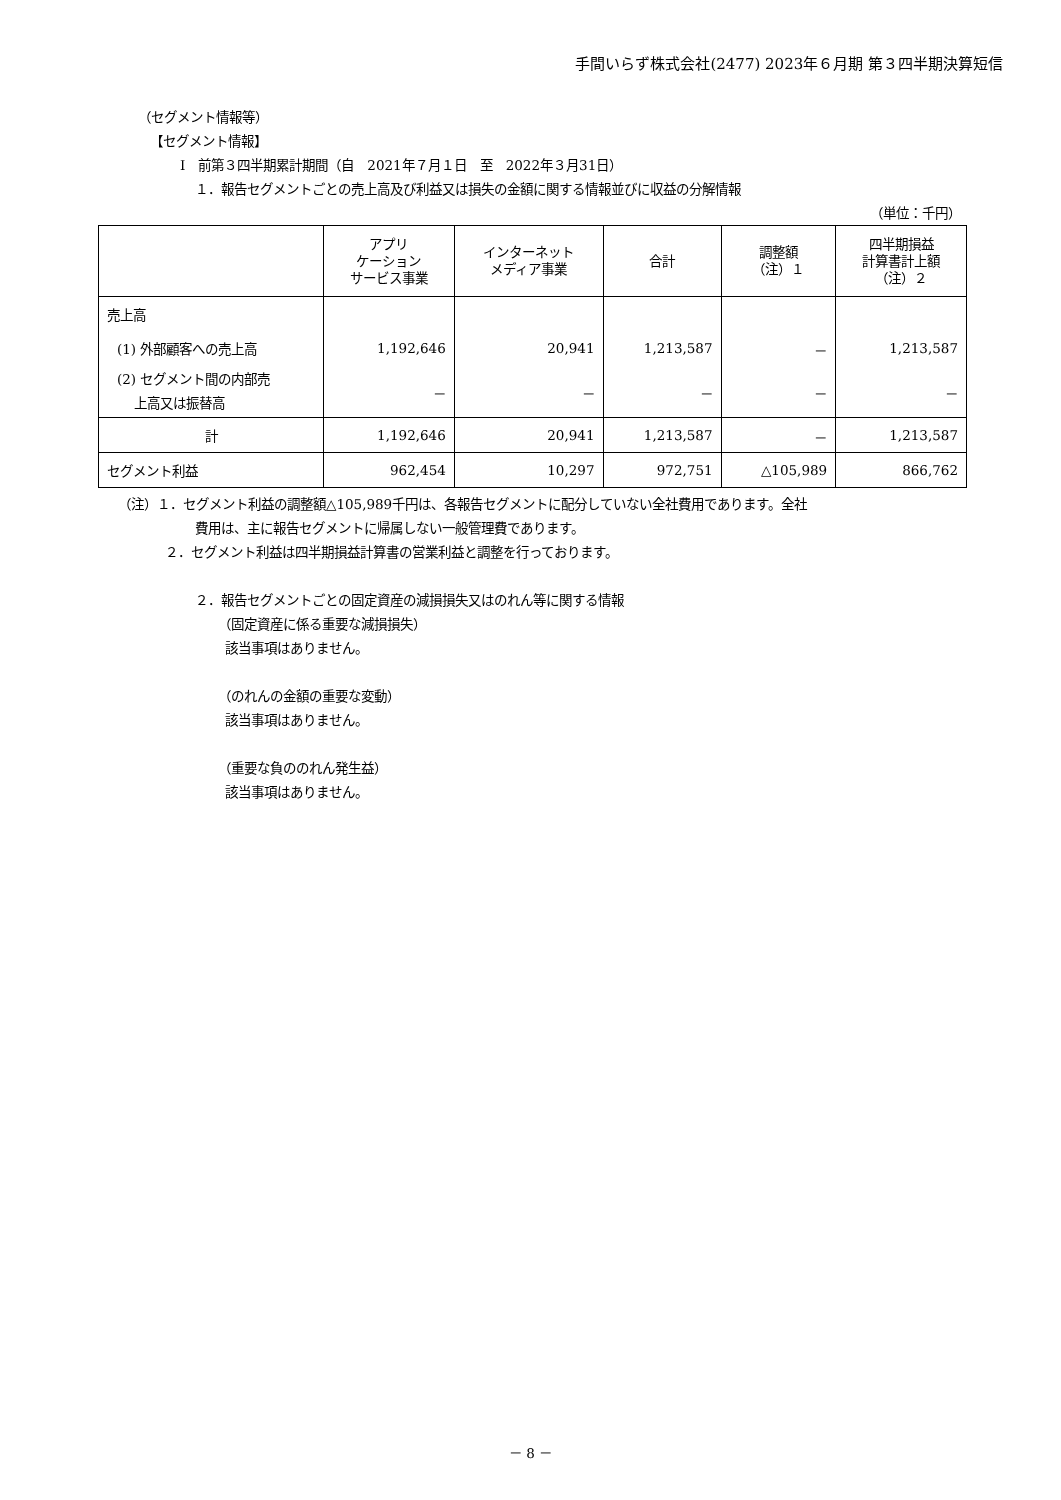手間いらず株式会社(2477) 2023年６月期 第３四半期決算短信
（セグメント情報等）
【セグメント情報】
Ⅰ　前第３四半期累計期間（自　2021年７月１日　至　2022年３月31日）
１．報告セグメントごとの売上高及び利益又は損失の金額に関する情報並びに収益の分解情報
（単位：千円）
| | アプリ ケーション サービス事業 | インターネット メディア事業 | 合計 | 調整額 （注）１ | 四半期損益 計算書計上額 （注）２ |
| --- | --- | --- | --- | --- | --- |
| 売上高 | | | | | |
| (1) 外部顧客への売上高 | 1,192,646 | 20,941 | 1,213,587 | － | 1,213,587 |
| (2) セグメント間の内部売 上高又は振替高 | － | － | － | － | － |
| 計 | 1,192,646 | 20,941 | 1,213,587 | － | 1,213,587 |
| セグメント利益 | 962,454 | 10,297 | 972,751 | △105,989 | 866,762 |
（注）１．セグメント利益の調整額△105,989千円は、各報告セグメントに配分していない全社費用であります。全社
費用は、主に報告セグメントに帰属しない一般管理費であります。
２．セグメント利益は四半期損益計算書の営業利益と調整を行っております。
２．報告セグメントごとの固定資産の減損損失又はのれん等に関する情報
（固定資産に係る重要な減損損失）
該当事項はありません。
（のれんの金額の重要な変動）
該当事項はありません。
（重要な負ののれん発生益）
該当事項はありません。
－ 8 －